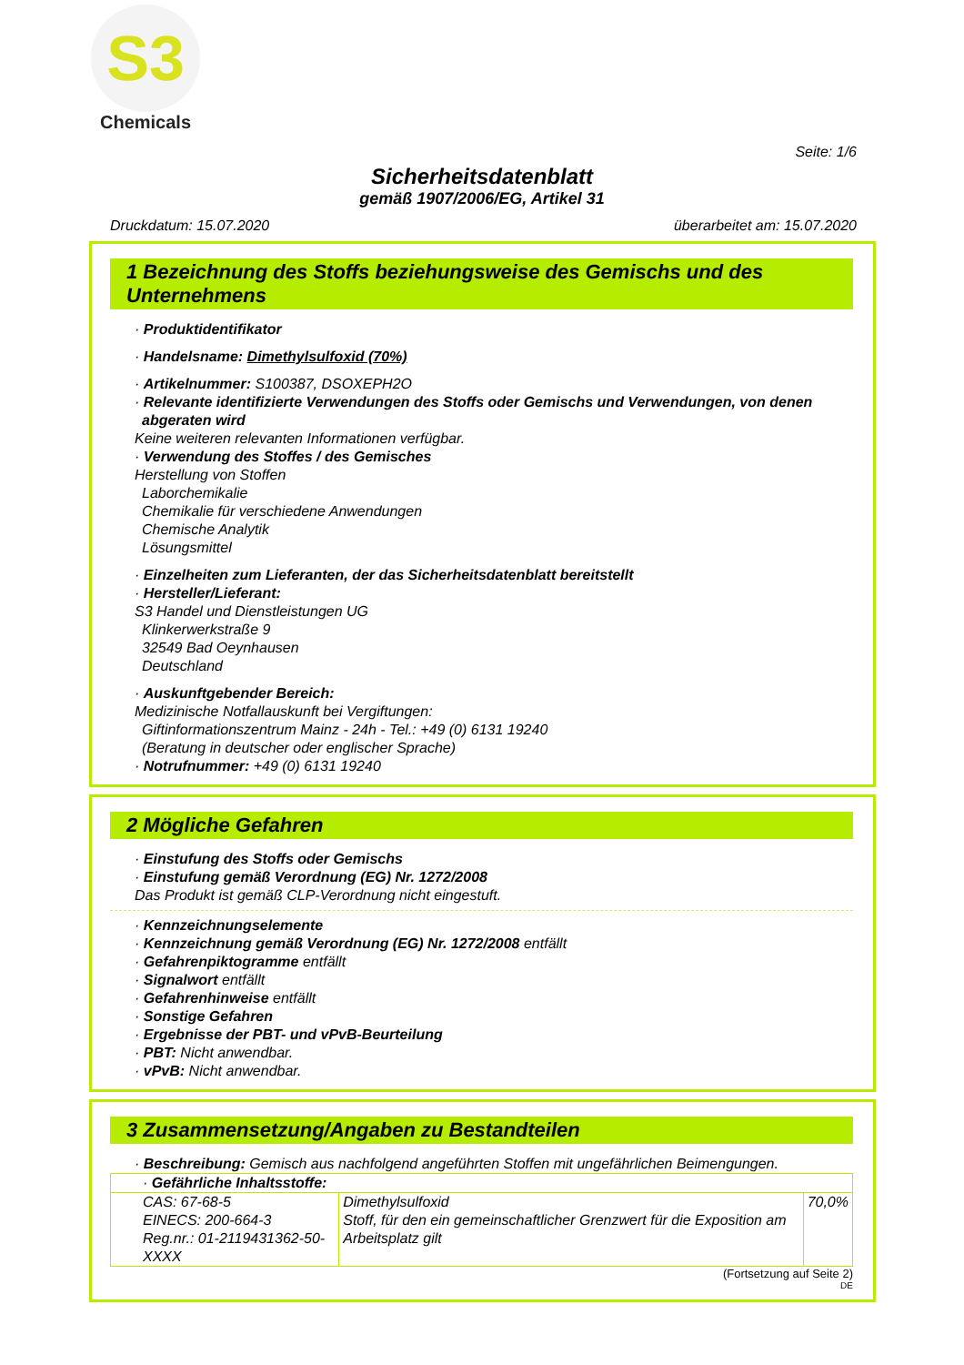S3
Chemicals
Seite: 1/6
Sicherheitsdatenblatt
gemäß 1907/2006/EG, Artikel 31
Druckdatum: 15.07.2020 überarbeitet am: 15.07.2020
1 Bezeichnung des Stoffs beziehungsweise des Gemischs und des Unternehmens
· Produktidentifikator
· Handelsname: Dimethylsulfoxid (70%)
· Artikelnummer: S100387, DSOXEPH2O
· Relevante identifizierte Verwendungen des Stoffs oder Gemischs und Verwendungen, von denen abgeraten wird
Keine weiteren relevanten Informationen verfügbar.
· Verwendung des Stoffes / des Gemisches
Herstellung von Stoffen
Laborchemikalie
Chemikalie für verschiedene Anwendungen
Chemische Analytik
Lösungsmittel
· Einzelheiten zum Lieferanten, der das Sicherheitsdatenblatt bereitstellt
· Hersteller/Lieferant:
S3 Handel und Dienstleistungen UG
Klinkerwerkstraße 9
32549 Bad Oeynhausen
Deutschland
· Auskunftgebender Bereich:
Medizinische Notfallauskunft bei Vergiftungen:
Giftinformationszentrum Mainz - 24h - Tel.: +49 (0) 6131 19240
(Beratung in deutscher oder englischer Sprache)
· Notrufnummer: +49 (0) 6131 19240
2 Mögliche Gefahren
· Einstufung des Stoffs oder Gemischs
· Einstufung gemäß Verordnung (EG) Nr. 1272/2008
Das Produkt ist gemäß CLP-Verordnung nicht eingestuft.
· Kennzeichnungselemente
· Kennzeichnung gemäß Verordnung (EG) Nr. 1272/2008 entfällt
· Gefahrenpiktogramme entfällt
· Signalwort entfällt
· Gefahrenhinweise entfällt
· Sonstige Gefahren
· Ergebnisse der PBT- und vPvB-Beurteilung
· PBT: Nicht anwendbar.
· vPvB: Nicht anwendbar.
3 Zusammensetzung/Angaben zu Bestandteilen
· Beschreibung: Gemisch aus nachfolgend angeführten Stoffen mit ungefährlichen Beimengungen.
| · Gefährliche Inhaltsstoffe: | | |
| CAS: 67-68-5 EINECS: 200-664-3 Reg.nr.: 01-2119431362-50-XXXX | Dimethylsulfoxid Stoff, für den ein gemeinschaftlicher Grenzwert für die Exposition am Arbeitsplatz gilt | 70,0% |
(Fortsetzung auf Seite 2)
DE